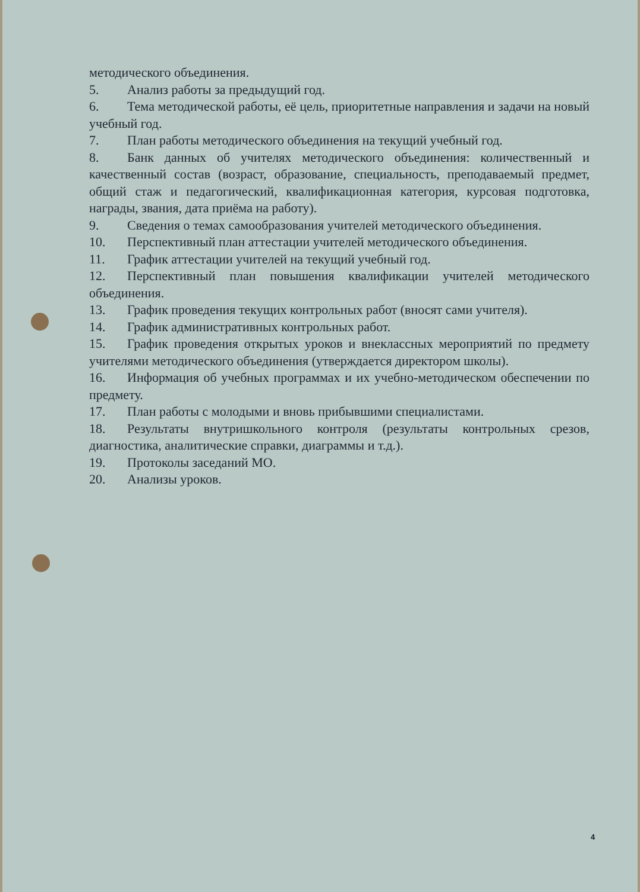методического объединения.
5. Анализ работы за предыдущий год.
6. Тема методической работы, её цель, приоритетные направления и задачи на новый учебный год.
7. План работы методического объединения на текущий учебный год.
8. Банк данных об учителях методического объединения: количественный и качественный состав (возраст, образование, специальность, преподаваемый предмет, общий стаж и педагогический, квалификационная категория, курсовая подготовка, награды, звания, дата приёма на работу).
9. Сведения о темах самообразования учителей методического объединения.
10. Перспективный план аттестации учителей методического объединения.
11. График аттестации учителей на текущий учебный год.
12. Перспективный план повышения квалификации учителей методического объединения.
13. График проведения текущих контрольных работ (вносят сами учителя).
14. График административных контрольных работ.
15. График проведения открытых уроков и внеклассных мероприятий по предмету учителями методического объединения (утверждается директором школы).
16. Информация об учебных программах и их учебно-методическом обеспечении по предмету.
17. План работы с молодыми и вновь прибывшими специалистами.
18. Результаты внутришкольного контроля (результаты контрольных срезов, диагностика, аналитические справки, диаграммы и т.д.).
19. Протоколы заседаний МО.
20. Анализы уроков.
4